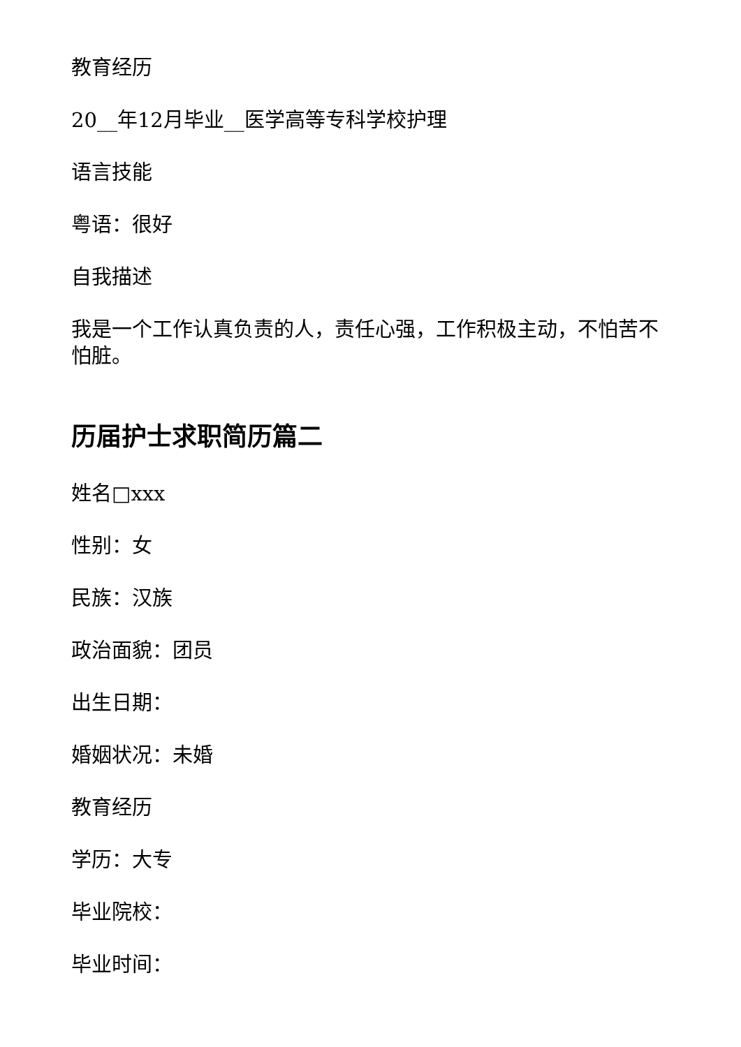教育经历
20__年12月毕业__医学高等专科学校护理
语言技能
粤语：很好
自我描述
我是一个工作认真负责的人，责任心强，工作积极主动，不怕苦不怕脏。
历届护士求职简历篇二
姓名□xxx
性别：女
民族：汉族
政治面貌：团员
出生日期：
婚姻状况：未婚
教育经历
学历：大专
毕业院校：
毕业时间：